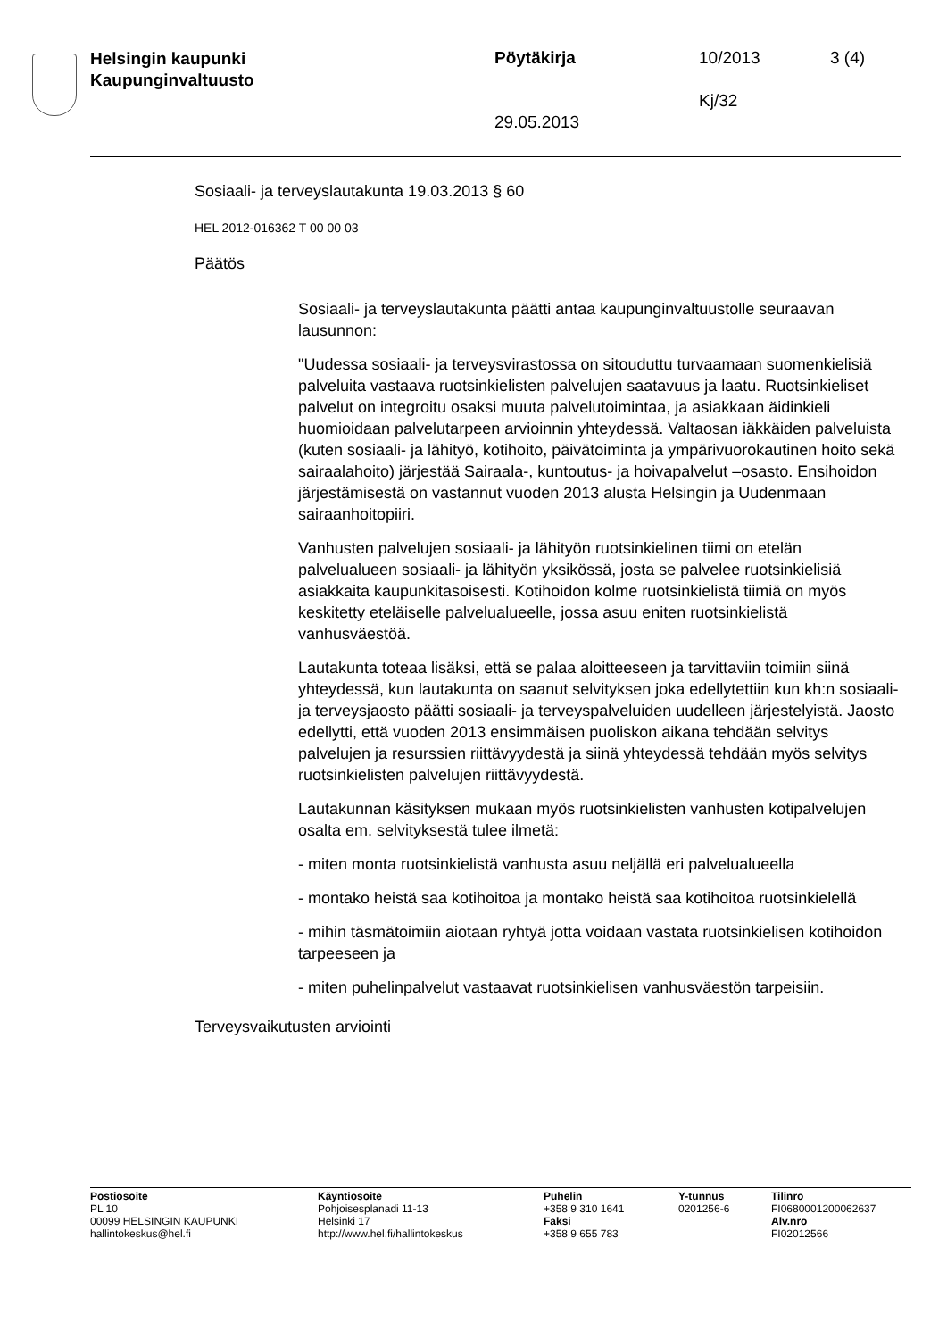Helsingin kaupunki
Kaupunginvaltuusto
Pöytäkirja 10/2013 3 (4)
Kj/32
29.05.2013
Sosiaali- ja terveyslautakunta 19.03.2013 § 60
HEL 2012-016362 T 00 00 03
Päätös
Sosiaali- ja terveyslautakunta päätti antaa kaupunginvaltuustolle seuraavan lausunnon:
"Uudessa sosiaali- ja terveysvirastossa on sitouduttu turvaamaan suomenkielisiä palveluita vastaava ruotsinkielisten palvelujen saatavuus ja laatu. Ruotsinkieliset palvelut on integroitu osaksi muuta palvelutoimintaa, ja asiakkaan äidinkieli huomioidaan palvelutarpeen arvioinnin yhteydessä. Valtaosan iäkkäiden palveluista (kuten sosiaali- ja lähityö, kotihoito, päivätoiminta ja ympärivuorokautinen hoito sekä sairaalahoito) järjestää Sairaala-, kuntoutus- ja hoivapalvelut –osasto. Ensihoidon järjestämisestä on vastannut vuoden 2013 alusta Helsingin ja Uudenmaan sairaanhoitopiiri.
Vanhusten palvelujen sosiaali- ja lähityön ruotsinkielinen tiimi on etelän palvelualueen sosiaali- ja lähityön yksikössä, josta se palvelee ruotsinkielisiä asiakkaita kaupunkitasoisesti. Kotihoidon kolme ruotsinkielistä tiimiä on myös keskitetty eteläiselle palvelualueelle, jossa asuu eniten ruotsinkielistä vanhusväestöä.
Lautakunta toteaa lisäksi, että se palaa aloitteeseen ja tarvittaviin toimiin siinä yhteydessä, kun lautakunta on saanut selvityksen joka edellytettiin kun kh:n sosiaali- ja terveysjaosto päätti sosiaali- ja terveyspalveluiden uudelleen järjestelyistä. Jaosto edellytti, että vuoden 2013 ensimmäisen puoliskon aikana tehdään selvitys palvelujen ja resurssien riittävyydestä ja siinä yhteydessä tehdään myös selvitys ruotsinkielisten palvelujen riittävyydestä.
Lautakunnan käsityksen mukaan myös ruotsinkielisten vanhusten kotipalvelujen osalta em. selvityksestä tulee ilmetä:
- miten monta ruotsinkielistä vanhusta asuu neljällä eri palvelualueella
- montako heistä saa kotihoitoa ja montako heistä saa kotihoitoa ruotsinkielellä
- mihin täsmätoimiin aiotaan ryhtyä jotta voidaan vastata ruotsinkielisen kotihoidon tarpeeseen ja
- miten puhelinpalvelut vastaavat ruotsinkielisen vanhusväestön tarpeisiin.
Terveysvaikutusten arviointi
Postiosoite
PL 10
00099 HELSINGIN KAUPUNKI
hallintokeskus@hel.fi
Käyntiosoite
Pohjoisesplanadi 11-13
Helsinki 17
http://www.hel.fi/hallintokeskus
Puhelin
+358 9 310 1641
Faksi
+358 9 655 783
Y-tunnus
0201256-6
Tilinro
FI0680001200062637
Alv.nro
FI02012566